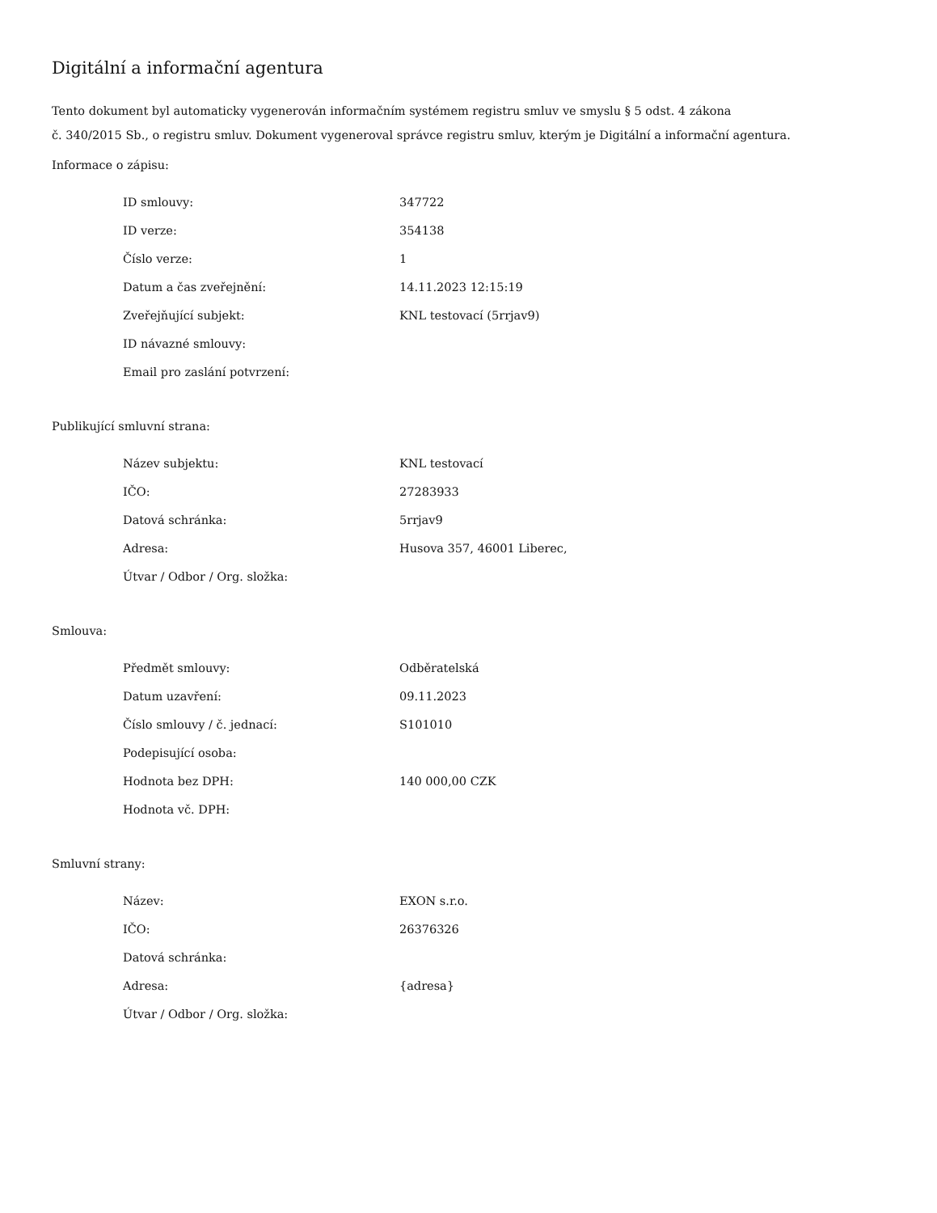Digitální a informační agentura
Tento dokument byl automaticky vygenerován informačním systémem registru smluv ve smyslu § 5 odst. 4 zákona
č. 340/2015 Sb., o registru smluv. Dokument vygeneroval správce registru smluv, kterým je Digitální a informační agentura.
Informace o zápisu:
| ID smlouvy: | 347722 |
| ID verze: | 354138 |
| Číslo verze: | 1 |
| Datum a čas zveřejnění: | 14.11.2023 12:15:19 |
| Zveřejňující subjekt: | KNL testovací (5rrjav9) |
| ID návazné smlouvy: | |
| Email pro zaslání potvrzení: | |
Publikující smluvní strana:
| Název subjektu: | KNL testovací |
| IČO: | 27283933 |
| Datová schránka: | 5rrjav9 |
| Adresa: | Husova 357, 46001 Liberec, |
| Útvar / Odbor / Org. složka: | |
Smlouva:
| Předmět smlouvy: | Odběratelská |
| Datum uzavření: | 09.11.2023 |
| Číslo smlouvy / č. jednací: | S101010 |
| Podepisující osoba: | |
| Hodnota bez DPH: | 140 000,00 CZK |
| Hodnota vč. DPH: | |
Smluvní strany:
| Název: | EXON s.r.o. |
| IČO: | 26376326 |
| Datová schránka: | |
| Adresa: | {adresa} |
| Útvar / Odbor / Org. složka: | |